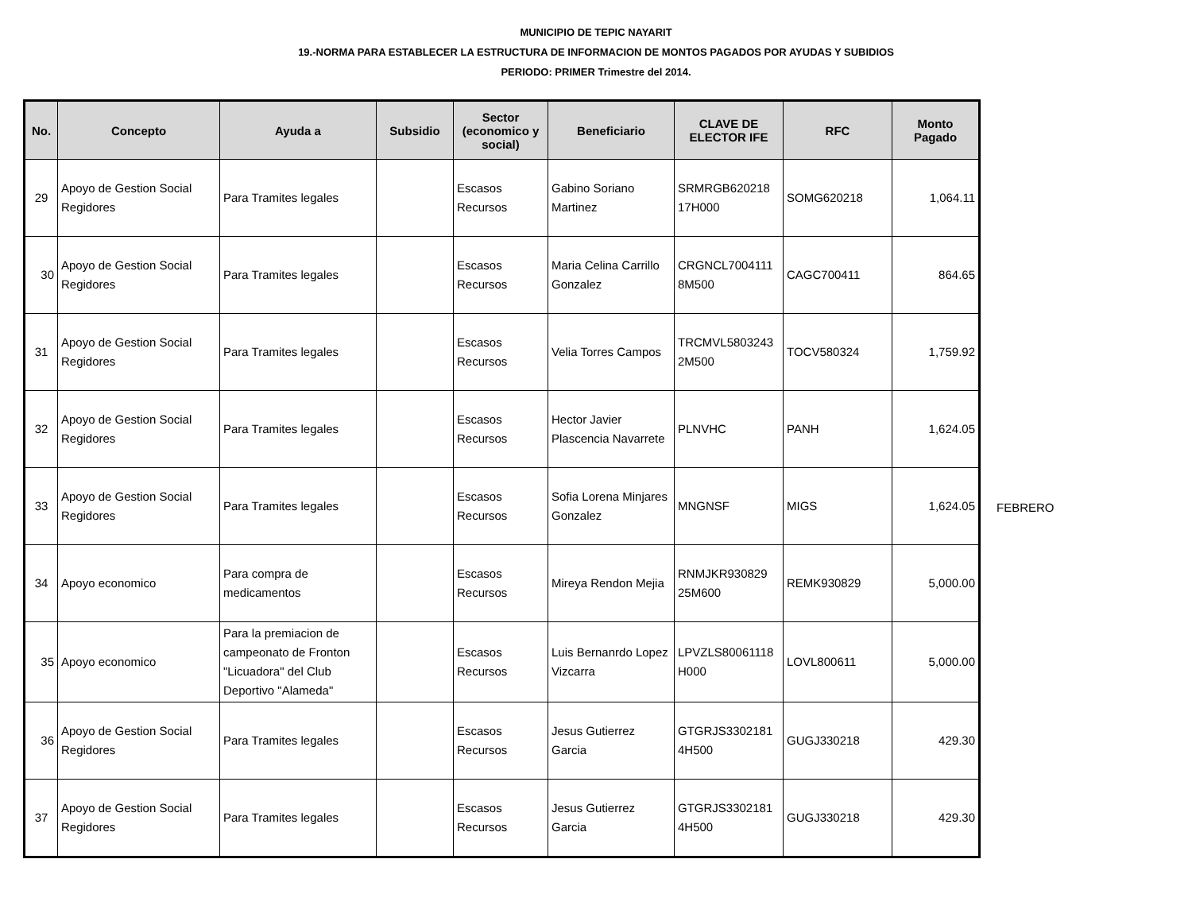MUNICIPIO DE TEPIC NAYARIT
19.-NORMA PARA ESTABLECER LA ESTRUCTURA DE INFORMACION DE MONTOS PAGADOS POR AYUDAS Y SUBIDIOS
PERIODO: PRIMER Trimestre del 2014.
| No. | Concepto | Ayuda a | Subsidio | Sector (economico y social) | Beneficiario | CLAVE DE ELECTOR IFE | RFC | Monto Pagado |
| --- | --- | --- | --- | --- | --- | --- | --- | --- |
| 29 | Apoyo de Gestion Social Regidores | Para Tramites legales | | Escasos Recursos | Gabino Soriano Martinez | SRMRGB620218 17H000 | SOMG620218 | 1,064.11 |
| 30 | Apoyo de Gestion Social Regidores | Para Tramites legales | | Escasos Recursos | Maria Celina Carrillo Gonzalez | CRGNCL7004111 8M500 | CAGC700411 | 864.65 |
| 31 | Apoyo de Gestion Social Regidores | Para Tramites legales | | Escasos Recursos | Velia Torres Campos | TRCMVL5803243 2M500 | TOCV580324 | 1,759.92 |
| 32 | Apoyo de Gestion Social Regidores | Para Tramites legales | | Escasos Recursos | Hector Javier Plascencia Navarrete | PLNVHC | PANH | 1,624.05 |
| 33 | Apoyo de Gestion Social Regidores | Para Tramites legales | | Escasos Recursos | Sofia Lorena Minjares Gonzalez | MNGNSF | MIGS | 1,624.05 |
| 34 | Apoyo economico | Para compra de medicamentos | | Escasos Recursos | Mireya Rendon Mejia | RNMJKR930829 25M600 | REMK930829 | 5,000.00 |
| 35 | Apoyo economico | Para la premiacion de campeonato de Fronton "Licuadora" del Club Deportivo "Alameda" | | Escasos Recursos | Luis Bernanrdo Lopez Vizcarra | LPVZLS80061118 H000 | LOVL800611 | 5,000.00 |
| 36 | Apoyo de Gestion Social Regidores | Para Tramites legales | | Escasos Recursos | Jesus Gutierrez Garcia | GTGRJS3302181 4H500 | GUGJ330218 | 429.30 |
| 37 | Apoyo de Gestion Social Regidores | Para Tramites legales | | Escasos Recursos | Jesus Gutierrez Garcia | GTGRJS3302181 4H500 | GUGJ330218 | 429.30 |
FEBRERO